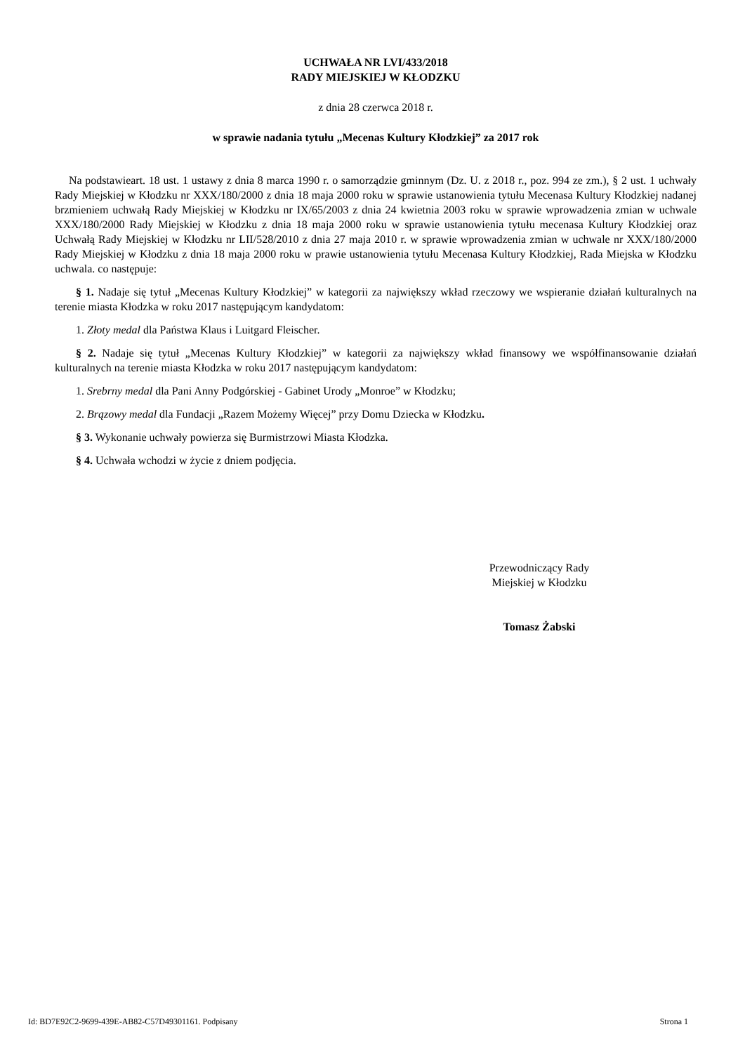UCHWAŁA NR LVI/433/2018
RADY MIEJSKIEJ W KŁODZKU
z dnia 28 czerwca 2018 r.
w sprawie nadania tytułu „Mecenas Kultury Kłodzkiej” za 2017 rok
Na podstawieart. 18 ust. 1 ustawy z dnia 8 marca 1990 r. o samorządzie gminnym (Dz. U. z 2018 r., poz. 994 ze zm.), § 2 ust. 1 uchwały Rady Miejskiej w Kłodzku nr XXX/180/2000 z dnia 18 maja 2000 roku w sprawie ustanowienia tytułu Mecenasa Kultury Kłodzkiej nadanej brzmieniem uchwałą Rady Miejskiej w Kłodzku nr IX/65/2003 z dnia 24 kwietnia 2003 roku w sprawie wprowadzenia zmian w uchwale XXX/180/2000 Rady Miejskiej w Kłodzku z dnia 18 maja 2000 roku w sprawie ustanowienia tytułu mecenasa Kultury Kłodzkiej oraz Uchwałą Rady Miejskiej w Kłodzku nr LII/528/2010 z dnia 27 maja 2010 r. w sprawie wprowadzenia zmian w uchwale nr XXX/180/2000 Rady Miejskiej w Kłodzku z dnia 18 maja 2000 roku w prawie ustanowienia tytułu Mecenasa Kultury Kłodzkiej, Rada Miejska w Kłodzku uchwala. co następuje:
§ 1. Nadaje się tytuł „Mecenas Kultury Kłodzkiej” w kategorii za największy wkład rzeczowy we wspieranie działań kulturalnych na terenie miasta Kłodzka w roku 2017 następującym kandydatom:
1. Złoty medal dla Państwa Klaus i Luitgard Fleischer.
§ 2. Nadaje się tytuł „Mecenas Kultury Kłodzkiej” w kategorii za największy wkład finansowy we współfinansowanie działań kulturalnych na terenie miasta Kłodzka w roku 2017 następującym kandydatom:
1. Srebrny medal dla Pani Anny Podgórskiej - Gabinet Urody „Monroe” w Kłodzku;
2. Brązowy medal dla Fundacji „Razem Możemy Więcej” przy Domu Dziecka w Kłodzku.
§ 3. Wykonanie uchwały powierza się Burmistrzowi Miasta Kłodzka.
§ 4. Uchwała wchodzi w życie z dniem podjęcia.
Przewodniczący Rady
Miejskiej w Kłodzku
Tomasz Żabski
Id: BD7E92C2-9699-439E-AB82-C57D49301161. Podpisany Strona 1